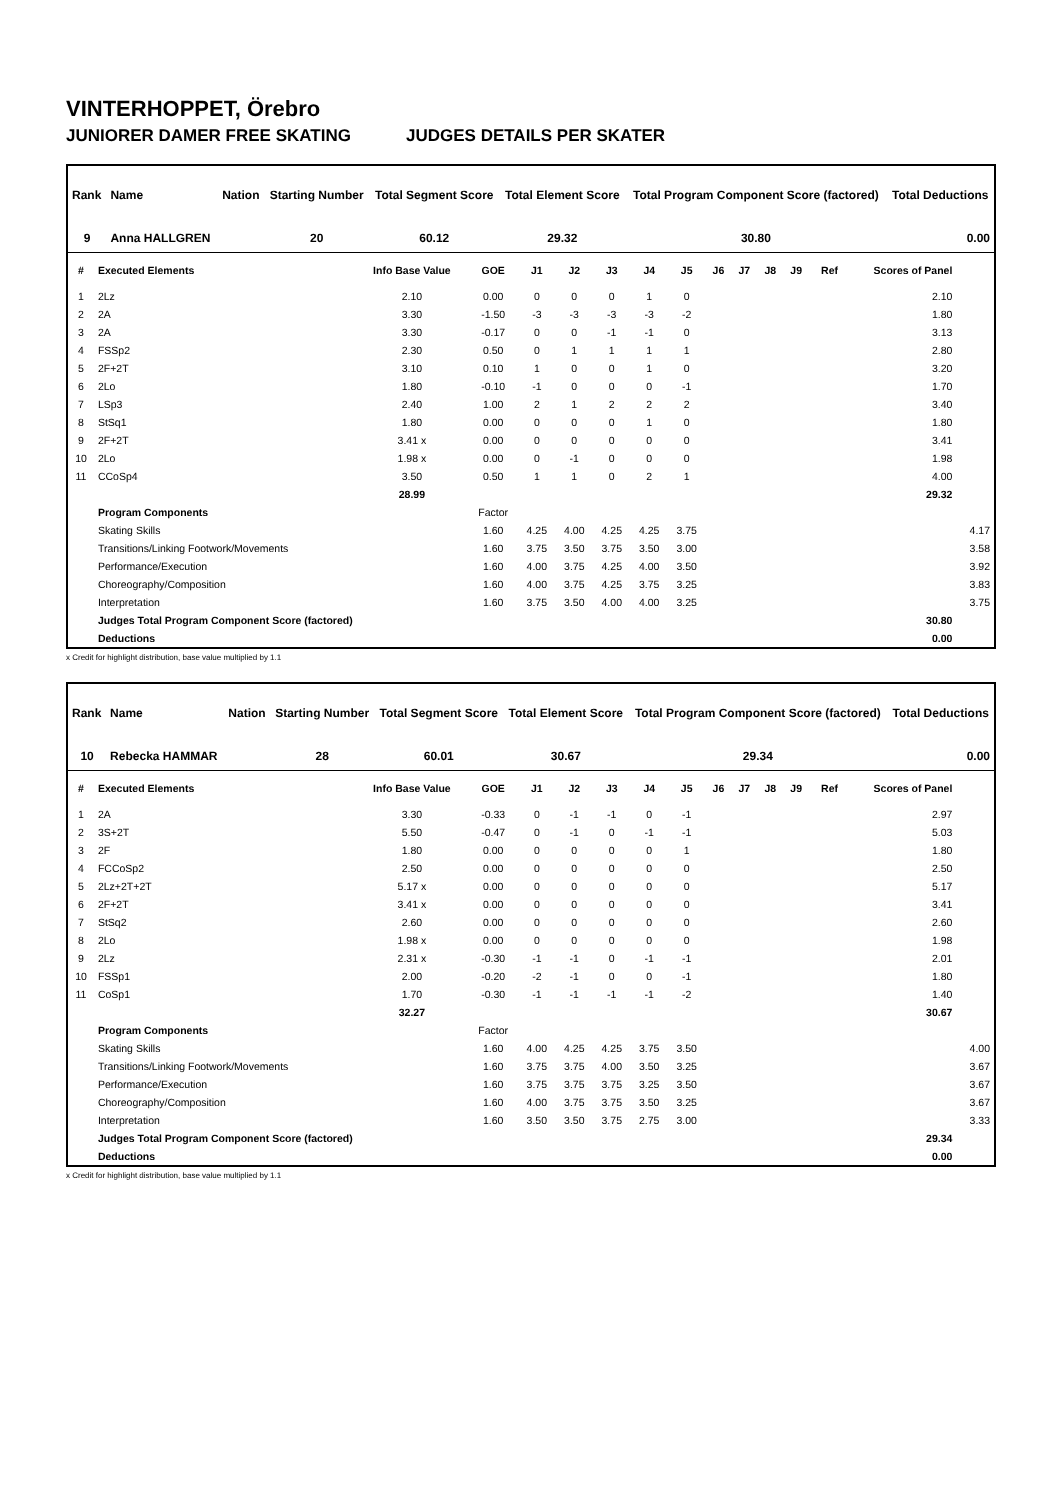VINTERHOPPET, Örebro
JUNIORER DAMER FREE SKATING JUDGES DETAILS PER SKATER
| Rank | Name | Nation | Starting Number | Total Segment Score | Total Element Score | Total Program Component Score (factored) | Total Deductions |
| --- | --- | --- | --- | --- | --- | --- | --- |
| 9 | Anna HALLGREN | | 20 | 60.12 | 29.32 | 30.80 | 0.00 |
| # | Executed Elements | Info Base Value | GOE | J1 | J2 | J3 | J4 | J5 | J6 | J7 | J8 | J9 | Ref | Scores of Panel | |
| --- | --- | --- | --- | --- | --- | --- | --- | --- | --- | --- | --- | --- | --- | --- | --- |
| 1 | 2Lz | 2.10 | 0.00 | 0 | 0 | 0 | 1 | 0 | | | | | | 2.10 | |
| 2 | 2A | 3.30 | -1.50 | -3 | -3 | -3 | -3 | -2 | | | | | | 1.80 | |
| 3 | 2A | 3.30 | -0.17 | 0 | 0 | -1 | -1 | 0 | | | | | | 3.13 | |
| 4 | FSSp2 | 2.30 | 0.50 | 0 | 1 | 1 | 1 | 1 | | | | | | 2.80 | |
| 5 | 2F+2T | 3.10 | 0.10 | 1 | 0 | 0 | 1 | 0 | | | | | | 3.20 | |
| 6 | 2Lo | 1.80 | -0.10 | -1 | 0 | 0 | 0 | -1 | | | | | | 1.70 | |
| 7 | LSp3 | 2.40 | 1.00 | 2 | 1 | 2 | 2 | 2 | | | | | | 3.40 | |
| 8 | StSq1 | 1.80 | 0.00 | 0 | 0 | 0 | 1 | 0 | | | | | | 1.80 | |
| 9 | 2F+2T | 3.41 x | 0.00 | 0 | 0 | 0 | 0 | 0 | | | | | | 3.41 | |
| 10 | 2Lo | 1.98 x | 0.00 | 0 | -1 | 0 | 0 | 0 | | | | | | 1.98 | |
| 11 | CCoSp4 | 3.50 | 0.50 | 1 | 1 | 0 | 2 | 1 | | | | | | 4.00 | |
| | | 28.99 | | | | | | | | | | | | 29.32 | |
| | Program Components | | Factor | | | | | | | | | | | | |
| | Skating Skills | | 1.60 | 4.25 | 4.00 | 4.25 | 4.25 | 3.75 | | | | | | | 4.17 |
| | Transitions/Linking Footwork/Movements | | 1.60 | 3.75 | 3.50 | 3.75 | 3.50 | 3.00 | | | | | | | 3.58 |
| | Performance/Execution | | 1.60 | 4.00 | 3.75 | 4.25 | 4.00 | 3.50 | | | | | | | 3.92 |
| | Choreography/Composition | | 1.60 | 4.00 | 3.75 | 4.25 | 3.75 | 3.25 | | | | | | | 3.83 |
| | Interpretation | | 1.60 | 3.75 | 3.50 | 4.00 | 4.00 | 3.25 | | | | | | | 3.75 |
| | Judges Total Program Component Score (factored) | | | | | | | | | | | | | 30.80 | |
| | Deductions | | | | | | | | | | | | | 0.00 | |
x Credit for highlight distribution, base value multiplied by 1.1
| Rank | Name | Nation | Starting Number | Total Segment Score | Total Element Score | Total Program Component Score (factored) | Total Deductions |
| --- | --- | --- | --- | --- | --- | --- | --- |
| 10 | Rebecka HAMMAR | | 28 | 60.01 | 30.67 | 29.34 | 0.00 |
| # | Executed Elements | Info Base Value | GOE | J1 | J2 | J3 | J4 | J5 | J6 | J7 | J8 | J9 | Ref | Scores of Panel | |
| --- | --- | --- | --- | --- | --- | --- | --- | --- | --- | --- | --- | --- | --- | --- | --- |
| 1 | 2A | 3.30 | -0.33 | 0 | -1 | -1 | 0 | -1 | | | | | | 2.97 | |
| 2 | 3S+2T | 5.50 | -0.47 | 0 | -1 | 0 | -1 | -1 | | | | | | 5.03 | |
| 3 | 2F | 1.80 | 0.00 | 0 | 0 | 0 | 0 | 1 | | | | | | 1.80 | |
| 4 | FCCoSp2 | 2.50 | 0.00 | 0 | 0 | 0 | 0 | 0 | | | | | | 2.50 | |
| 5 | 2Lz+2T+2T | 5.17 x | 0.00 | 0 | 0 | 0 | 0 | 0 | | | | | | 5.17 | |
| 6 | 2F+2T | 3.41 x | 0.00 | 0 | 0 | 0 | 0 | 0 | | | | | | 3.41 | |
| 7 | StSq2 | 2.60 | 0.00 | 0 | 0 | 0 | 0 | 0 | | | | | | 2.60 | |
| 8 | 2Lo | 1.98 x | 0.00 | 0 | 0 | 0 | 0 | 0 | | | | | | 1.98 | |
| 9 | 2Lz | 2.31 x | -0.30 | -1 | -1 | 0 | -1 | -1 | | | | | | 2.01 | |
| 10 | FSSp1 | 2.00 | -0.20 | -2 | -1 | 0 | 0 | -1 | | | | | | 1.80 | |
| 11 | CoSp1 | 1.70 | -0.30 | -1 | -1 | -1 | -1 | -2 | | | | | | 1.40 | |
| | | 32.27 | | | | | | | | | | | | 30.67 | |
| | Program Components | | Factor | | | | | | | | | | | | |
| | Skating Skills | | 1.60 | 4.00 | 4.25 | 4.25 | 3.75 | 3.50 | | | | | | | 4.00 |
| | Transitions/Linking Footwork/Movements | | 1.60 | 3.75 | 3.75 | 4.00 | 3.50 | 3.25 | | | | | | | 3.67 |
| | Performance/Execution | | 1.60 | 3.75 | 3.75 | 3.75 | 3.25 | 3.50 | | | | | | | 3.67 |
| | Choreography/Composition | | 1.60 | 4.00 | 3.75 | 3.75 | 3.50 | 3.25 | | | | | | | 3.67 |
| | Interpretation | | 1.60 | 3.50 | 3.50 | 3.75 | 2.75 | 3.00 | | | | | | | 3.33 |
| | Judges Total Program Component Score (factored) | | | | | | | | | | | | | 29.34 | |
| | Deductions | | | | | | | | | | | | | 0.00 | |
x Credit for highlight distribution, base value multiplied by 1.1